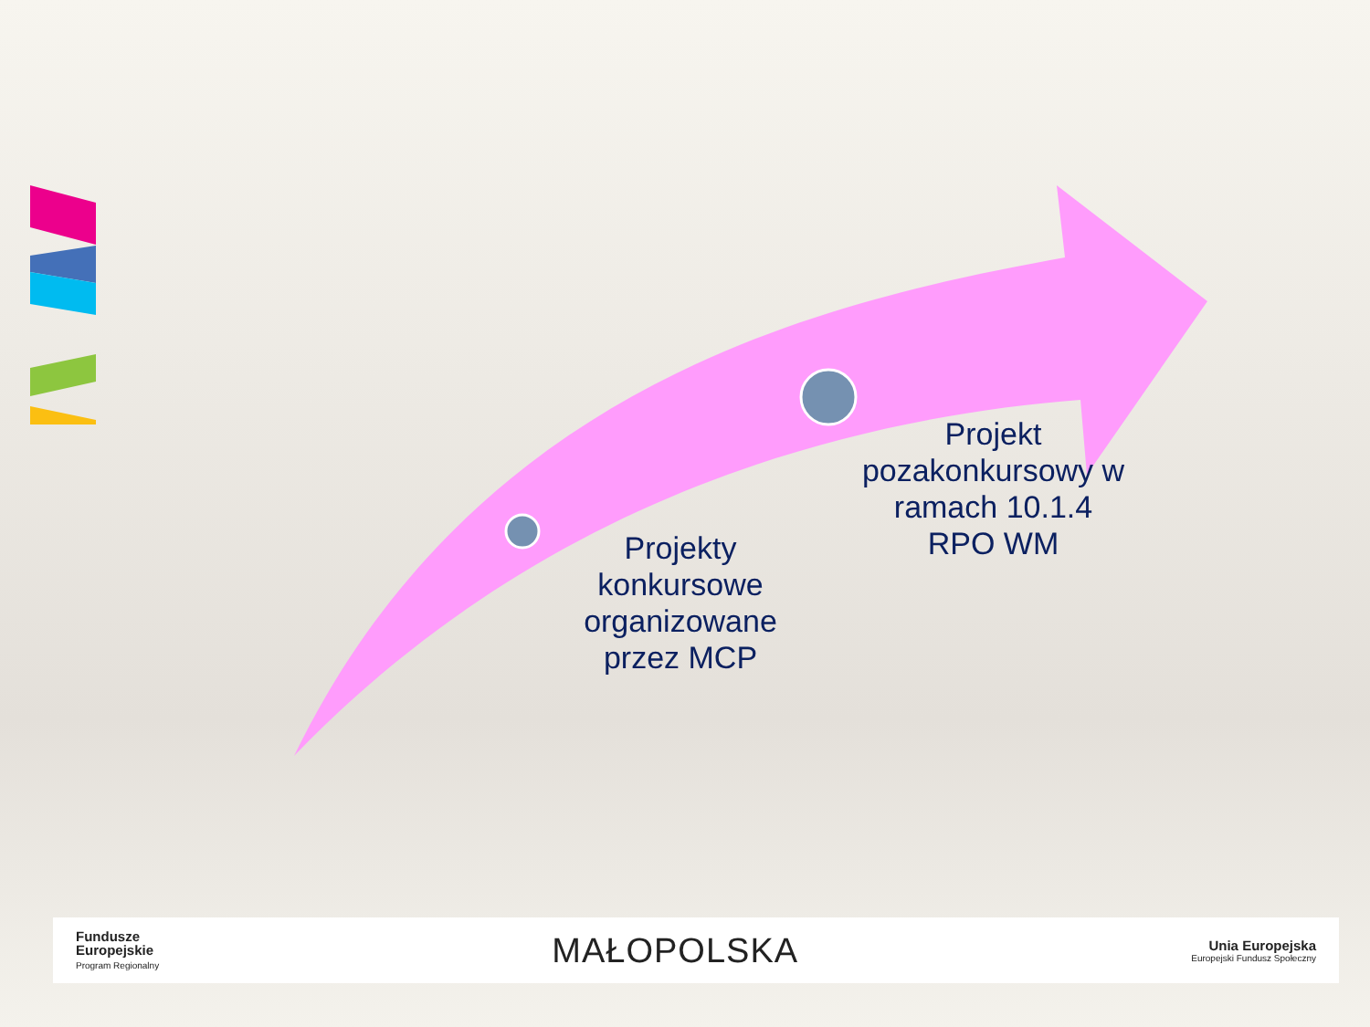Projekty konkursowe organizowane przez MCP
Projekt pozakonkursowy w ramach 10.1.4 RPO WM
Fundusze
Europejskie
Program Regionalny
MAŁOPOLSKA
Unia Europejska
Europejski Fundusz Społeczny